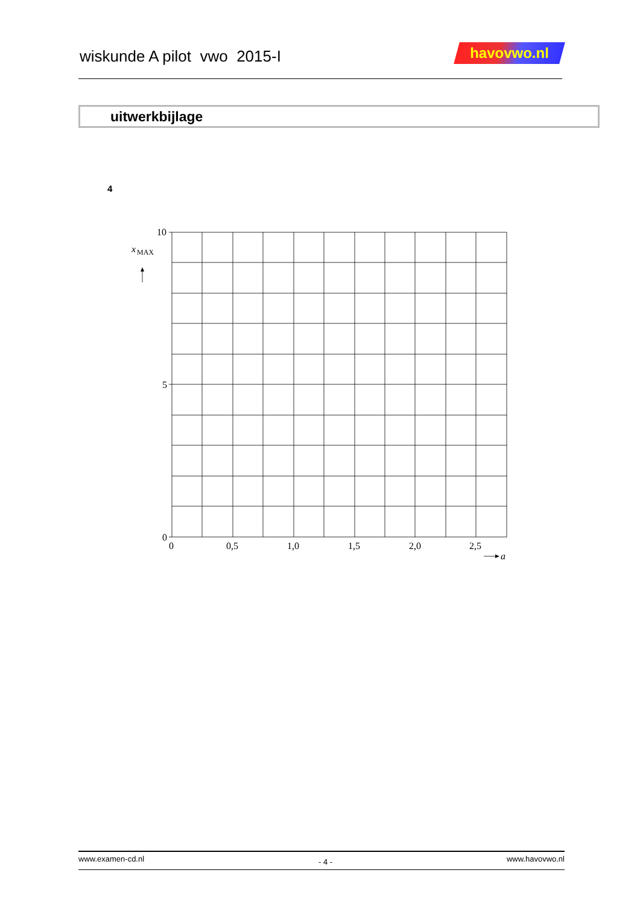wiskunde A pilot vwo 2015-I havovwo.nl
uitwerkbijlage
4
10
5
0
0
0,5
1,0
1,5
2,0
2,5
x
MAX
a
www.examen-cd.nl - 4 - www.havovwo.nl